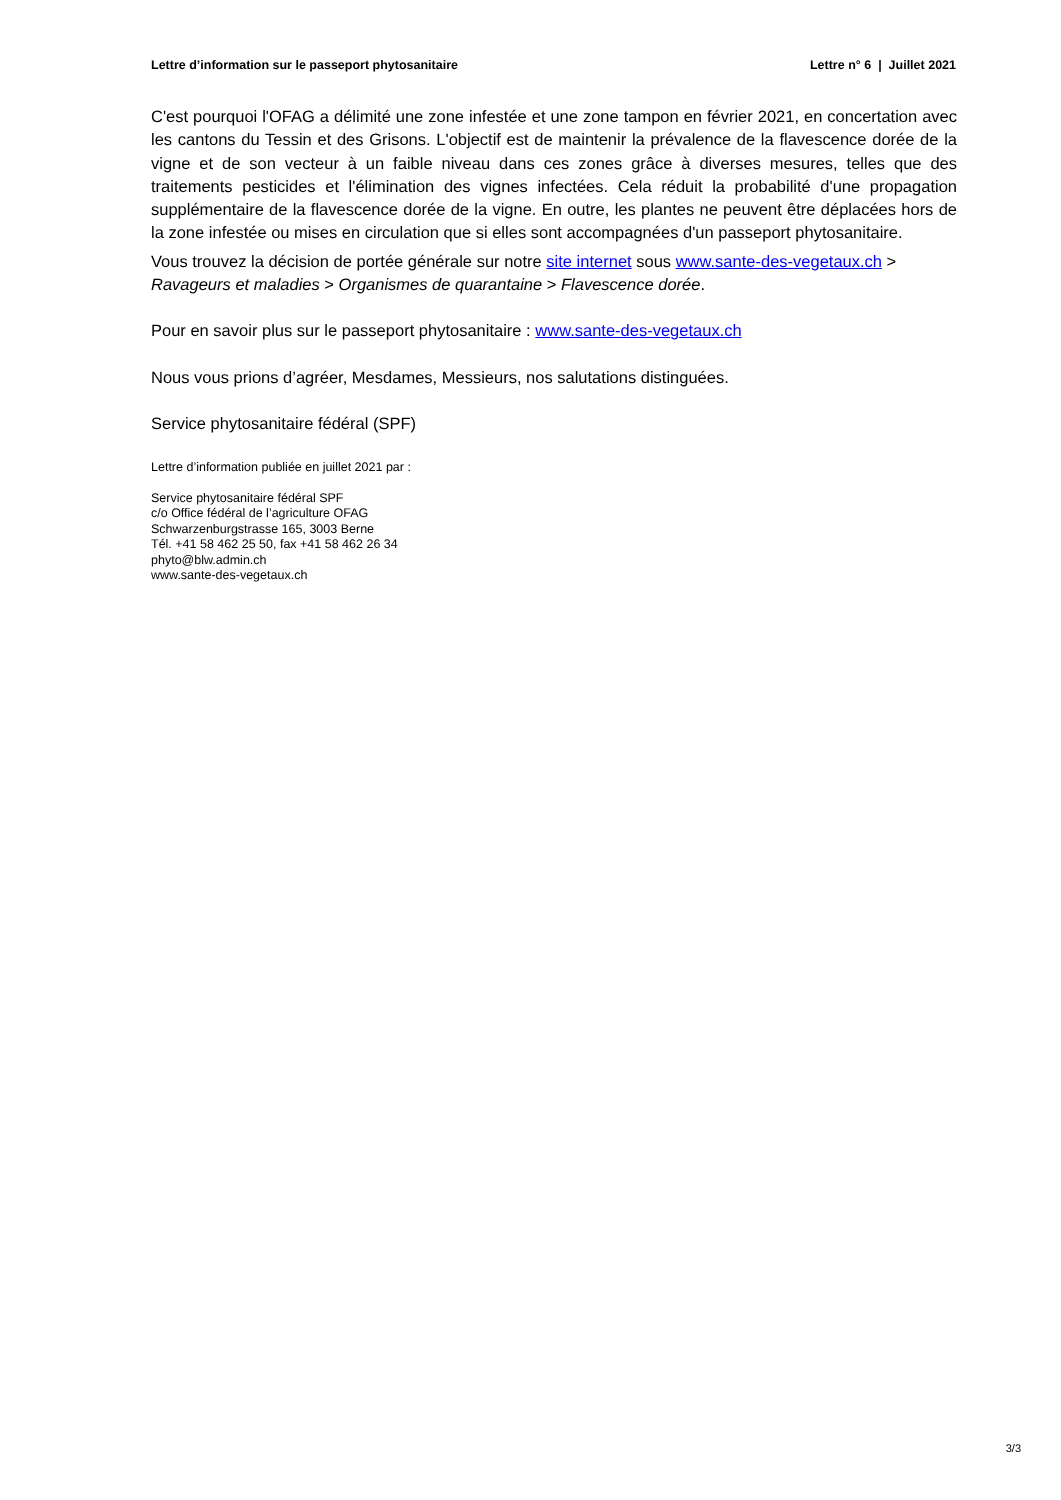Lettre d’information sur le passeport phytosanitaire Lettre n° 6 | Juillet 2021
C'est pourquoi l'OFAG a délimité une zone infestée et une zone tampon en février 2021, en concertation avec les cantons du Tessin et des Grisons. L'objectif est de maintenir la prévalence de la flavescence dorée de la vigne et de son vecteur à un faible niveau dans ces zones grâce à diverses mesures, telles que des traitements pesticides et l'élimination des vignes infectées. Cela réduit la probabilité d'une propagation supplémentaire de la flavescence dorée de la vigne. En outre, les plantes ne peuvent être déplacées hors de la zone infestée ou mises en circulation que si elles sont accompagnées d'un passeport phytosanitaire.
Vous trouvez la décision de portée générale sur notre site internet sous www.sante-des-vegetaux.ch > Ravageurs et maladies > Organismes de quarantaine > Flavescence dorée.
Pour en savoir plus sur le passeport phytosanitaire : www.sante-des-vegetaux.ch
Nous vous prions d’agréer, Mesdames, Messieurs, nos salutations distinguées.
Service phytosanitaire fédéral (SPF)
Lettre d’information publiée en juillet 2021 par :
Service phytosanitaire fédéral SPF
c/o Office fédéral de l’agriculture OFAG
Schwarzenburgstrasse 165, 3003 Berne
Tél. +41 58 462 25 50, fax +41 58 462 26 34
phyto@blw.admin.ch
www.sante-des-vegetaux.ch
3/3